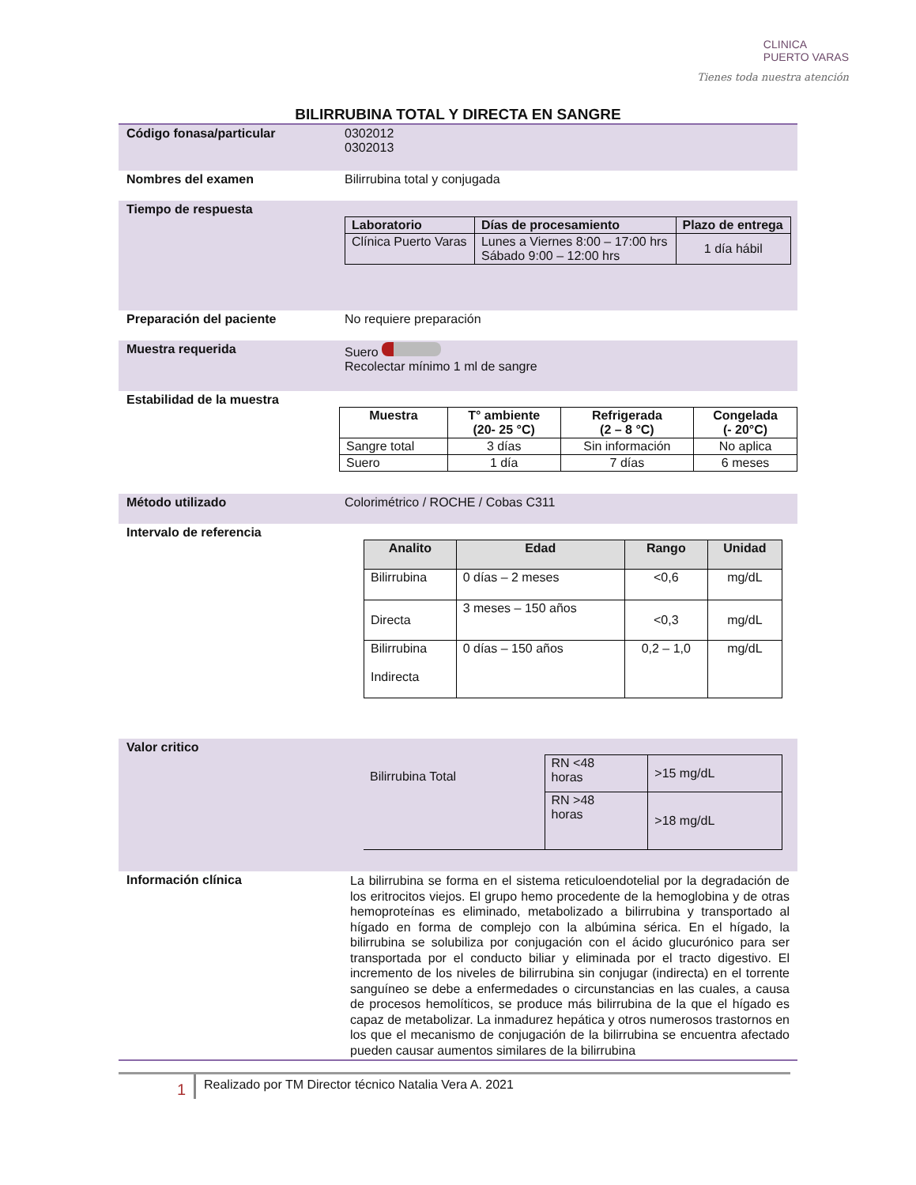CLINICA
PUERTO VARAS
Tienes toda nuestra atención
BILIRRUBINA TOTAL Y DIRECTA EN SANGRE
Código fonasa/particular 0302012
0302013
Nombres del examen Bilirrubina total y conjugada
Tiempo de respuesta
| Laboratorio | Días de procesamiento | Plazo de entrega |
| --- | --- | --- |
| Clínica Puerto Varas | Lunes a Viernes 8:00 – 17:00 hrs Sábado 9:00 – 12:00 hrs | 1 día hábil |
Preparación del paciente No requiere preparación
Muestra requerida Suero
Recolectar mínimo 1 ml de sangre
Estabilidad de la muestra
| Muestra | T° ambiente (20- 25 °C) | Refrigerada (2 – 8 °C) | Congelada (- 20°C) |
| --- | --- | --- | --- |
| Sangre total | 3 días | Sin información | No aplica |
| Suero | 1 día | 7 días | 6 meses |
Método utilizado Colorimétrico / ROCHE / Cobas C311
Intervalo de referencia
| Analito | Edad | Rango | Unidad |
| --- | --- | --- | --- |
| Bilirrubina | 0 días – 2 meses | <0,6 | mg/dL |
| Directa | 3 meses – 150 años | <0,3 | mg/dL |
| Bilirrubina Indirecta | 0 días – 150 años | 0,2 – 1,0 | mg/dL |
Valor critico
| Bilirrubina Total | RN <48 horas | >15 mg/dL |
| | RN >48 horas | >18 mg/dL |
Información clínica
La bilirrubina se forma en el sistema reticuloendotelial por la degradación de los eritrocitos viejos. El grupo hemo procedente de la hemoglobina y de otras hemoproteínas es eliminado, metabolizado a bilirrubina y transportado al hígado en forma de complejo con la albúmina sérica. En el hígado, la bilirrubina se solubiliza por conjugación con el ácido glucurónico para ser transportada por el conducto biliar y eliminada por el tracto digestivo. El incremento de los niveles de bilirrubina sin conjugar (indirecta) en el torrente sanguíneo se debe a enfermedades o circunstancias en las cuales, a causa de procesos hemolíticos, se produce más bilirrubina de la que el hígado es capaz de metabolizar. La inmadurez hepática y otros numerosos trastornos en los que el mecanismo de conjugación de la bilirrubina se encuentra afectado pueden causar aumentos similares de la bilirrubina
1
Realizado por TM Director técnico Natalia Vera A. 2021